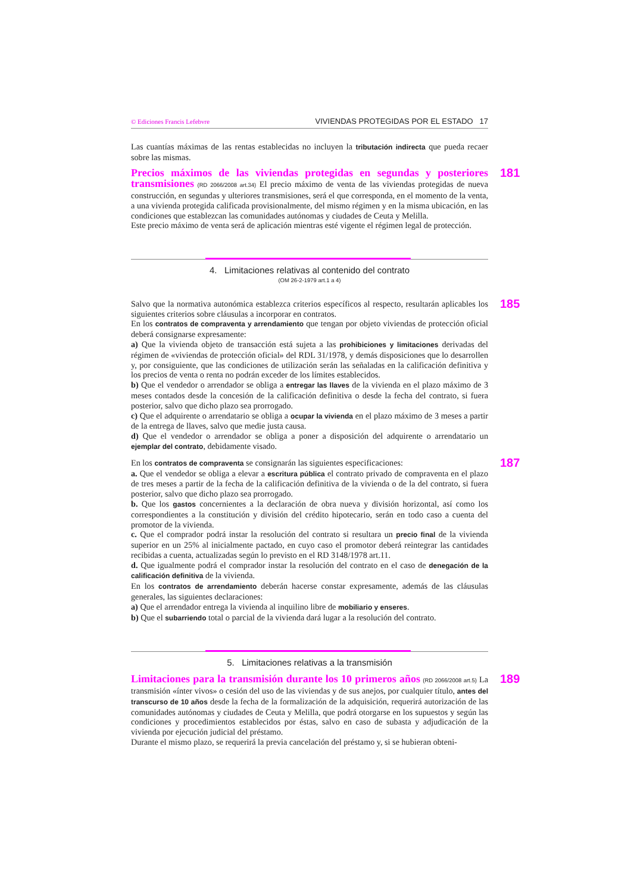© Ediciones Francis Lefebvre VIVIENDAS PROTEGIDAS POR EL ESTADO 17
Las cuantías máximas de las rentas establecidas no incluyen la tributación indirecta que pueda recaer sobre las mismas.
181
Precios máximos de las viviendas protegidas en segundas y posteriores transmisiones (RD 2066/2008 art.34) El precio máximo de venta de las viviendas protegidas de nueva construcción, en segundas y ulteriores transmisiones, será el que corresponda, en el momento de la venta, a una vivienda protegida calificada provisionalmente, del mismo régimen y en la misma ubicación, en las condiciones que establezcan las comunidades autónomas y ciudades de Ceuta y Melilla.
Este precio máximo de venta será de aplicación mientras esté vigente el régimen legal de protección.
4. Limitaciones relativas al contenido del contrato
(OM 26-2-1979 art.1 a 4)
185
Salvo que la normativa autonómica establezca criterios específicos al respecto, resultarán aplicables los siguientes criterios sobre cláusulas a incorporar en contratos.
En los contratos de compraventa y arrendamiento que tengan por objeto viviendas de protección oficial deberá consignarse expresamente:
a) Que la vivienda objeto de transacción está sujeta a las prohibiciones y limitaciones derivadas del régimen de «viviendas de protección oficial» del RDL 31/1978, y demás disposiciones que lo desarrollen y, por consiguiente, que las condiciones de utilización serán las señaladas en la calificación definitiva y los precios de venta o renta no podrán exceder de los límites establecidos.
b) Que el vendedor o arrendador se obliga a entregar las llaves de la vivienda en el plazo máximo de 3 meses contados desde la concesión de la calificación definitiva o desde la fecha del contrato, si fuera posterior, salvo que dicho plazo sea prorrogado.
c) Que el adquirente o arrendatario se obliga a ocupar la vivienda en el plazo máximo de 3 meses a partir de la entrega de llaves, salvo que medie justa causa.
d) Que el vendedor o arrendador se obliga a poner a disposición del adquirente o arrendatario un ejemplar del contrato, debidamente visado.
187
En los contratos de compraventa se consignarán las siguientes especificaciones:
a. Que el vendedor se obliga a elevar a escritura pública el contrato privado de compraventa en el plazo de tres meses a partir de la fecha de la calificación definitiva de la vivienda o de la del contrato, si fuera posterior, salvo que dicho plazo sea prorrogado.
b. Que los gastos concernientes a la declaración de obra nueva y división horizontal, así como los correspondientes a la constitución y división del crédito hipotecario, serán en todo caso a cuenta del promotor de la vivienda.
c. Que el comprador podrá instar la resolución del contrato si resultara un precio final de la vivienda superior en un 25% al inicialmente pactado, en cuyo caso el promotor deberá reintegrar las cantidades recibidas a cuenta, actualizadas según lo previsto en el RD 3148/1978 art.11.
d. Que igualmente podrá el comprador instar la resolución del contrato en el caso de denegación de la calificación definitiva de la vivienda.
En los contratos de arrendamiento deberán hacerse constar expresamente, además de las cláusulas generales, las siguientes declaraciones:
a) Que el arrendador entrega la vivienda al inquilino libre de mobiliario y enseres.
b) Que el subarriendo total o parcial de la vivienda dará lugar a la resolución del contrato.
5. Limitaciones relativas a la transmisión
189
Limitaciones para la transmisión durante los 10 primeros años (RD 2066/2008 art.5) La transmisión «ínter vivos» o cesión del uso de las viviendas y de sus anejos, por cualquier título, antes del transcurso de 10 años desde la fecha de la formalización de la adquisición, requerirá autorización de las comunidades autónomas y ciudades de Ceuta y Melilla, que podrá otorgarse en los supuestos y según las condiciones y procedimientos establecidos por éstas, salvo en caso de subasta y adjudicación de la vivienda por ejecución judicial del préstamo.
Durante el mismo plazo, se requerirá la previa cancelación del préstamo y, si se hubieran obteni-